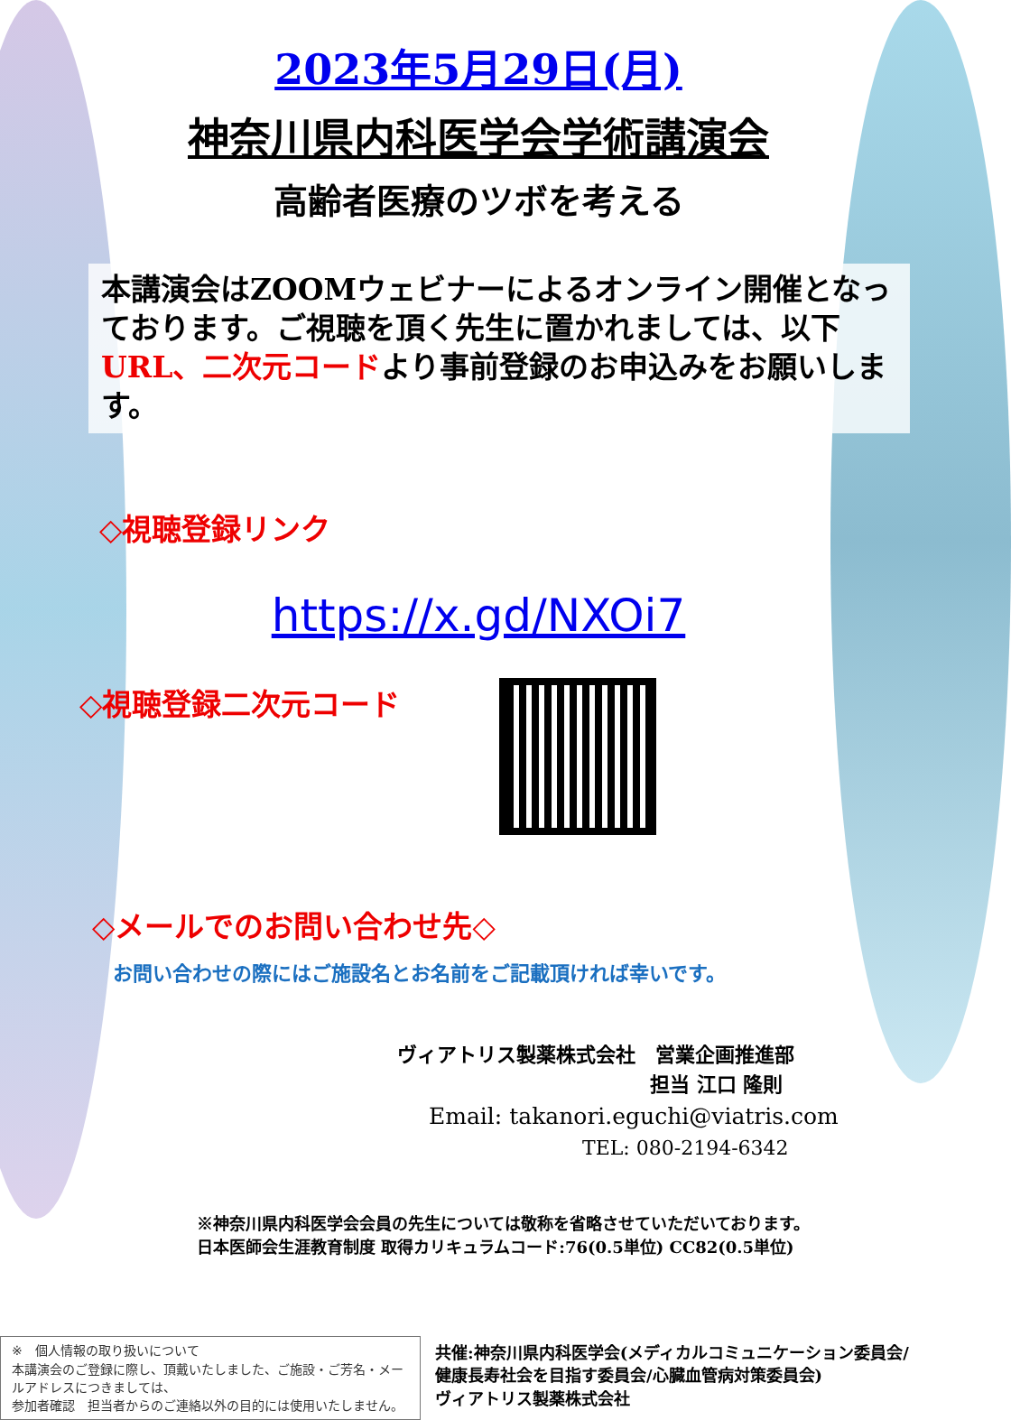2023年5月29日(月)
神奈川県内科医学会学術講演会
高齢者医療のツボを考える
本講演会はZOOMウェビナーによるオンライン開催となっております。ご視聴を頂く先生に置かれましては、以下URL、二次元コードより事前登録のお申込みをお願いします。
◇視聴登録リンク
https://x.gd/NXOi7
◇視聴登録二次元コード
◇メールでのお問い合わせ先◇
お問い合わせの際にはご施設名とお名前をご記載頂ければ幸いです。
ヴィアトリス製薬株式会社　営業企画推進部
担当 江口 隆則
Email: takanori.eguchi@viatris.com
TEL: 080-2194-6342
※神奈川県内科医学会会員の先生については敬称を省略させていただいております。
日本医師会生涯教育制度 取得カリキュラムコード:76(0.5単位) CC82(0.5単位)
※　個人情報の取り扱いについて
本講演会のご登録に際し、頂戴いたしました、ご施設・ご芳名・メールアドレスにつきましては、
参加者確認　担当者からのご連絡以外の目的には使用いたしません。
共催:神奈川県内科医学会(メディカルコミュニケーション委員会/
健康長寿社会を目指す委員会/心臓血管病対策委員会)
ヴィアトリス製薬株式会社